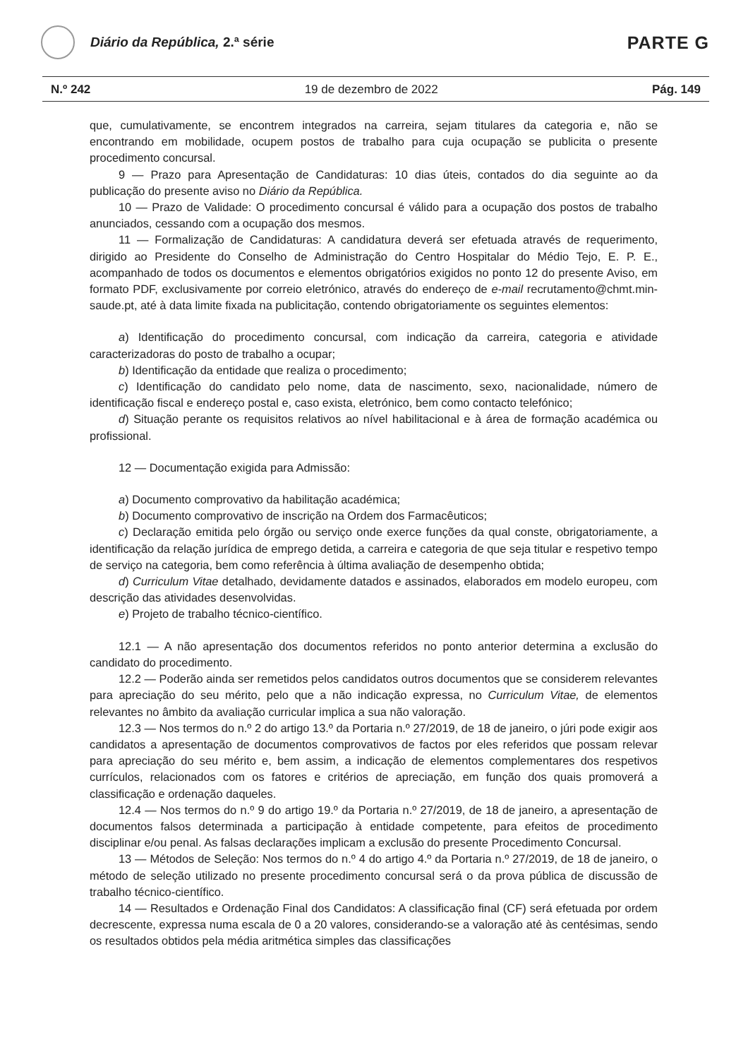Diário da República, 2.ª série
PARTE G
N.º 242 19 de dezembro de 2022 Pág. 149
que, cumulativamente, se encontrem integrados na carreira, sejam titulares da categoria e, não se encontrando em mobilidade, ocupem postos de trabalho para cuja ocupação se publicita o presente procedimento concursal.
9 — Prazo para Apresentação de Candidaturas: 10 dias úteis, contados do dia seguinte ao da publicação do presente aviso no Diário da República.
10 — Prazo de Validade: O procedimento concursal é válido para a ocupação dos postos de trabalho anunciados, cessando com a ocupação dos mesmos.
11 — Formalização de Candidaturas: A candidatura deverá ser efetuada através de requerimento, dirigido ao Presidente do Conselho de Administração do Centro Hospitalar do Médio Tejo, E. P. E., acompanhado de todos os documentos e elementos obrigatórios exigidos no ponto 12 do presente Aviso, em formato PDF, exclusivamente por correio eletrónico, através do endereço de e-mail recrutamento@chmt.min-saude.pt, até à data limite fixada na publicitação, contendo obrigatoriamente os seguintes elementos:
a) Identificação do procedimento concursal, com indicação da carreira, categoria e atividade caracterizadoras do posto de trabalho a ocupar;
b) Identificação da entidade que realiza o procedimento;
c) Identificação do candidato pelo nome, data de nascimento, sexo, nacionalidade, número de identificação fiscal e endereço postal e, caso exista, eletrónico, bem como contacto telefónico;
d) Situação perante os requisitos relativos ao nível habilitacional e à área de formação académica ou profissional.
12 — Documentação exigida para Admissão:
a) Documento comprovativo da habilitação académica;
b) Documento comprovativo de inscrição na Ordem dos Farmacêuticos;
c) Declaração emitida pelo órgão ou serviço onde exerce funções da qual conste, obrigatoriamente, a identificação da relação jurídica de emprego detida, a carreira e categoria de que seja titular e respetivo tempo de serviço na categoria, bem como referência à última avaliação de desempenho obtida;
d) Curriculum Vitae detalhado, devidamente datados e assinados, elaborados em modelo europeu, com descrição das atividades desenvolvidas.
e) Projeto de trabalho técnico-científico.
12.1 — A não apresentação dos documentos referidos no ponto anterior determina a exclusão do candidato do procedimento.
12.2 — Poderão ainda ser remetidos pelos candidatos outros documentos que se considerem relevantes para apreciação do seu mérito, pelo que a não indicação expressa, no Curriculum Vitae, de elementos relevantes no âmbito da avaliação curricular implica a sua não valoração.
12.3 — Nos termos do n.º 2 do artigo 13.º da Portaria n.º 27/2019, de 18 de janeiro, o júri pode exigir aos candidatos a apresentação de documentos comprovativos de factos por eles referidos que possam relevar para apreciação do seu mérito e, bem assim, a indicação de elementos complementares dos respetivos currículos, relacionados com os fatores e critérios de apreciação, em função dos quais promoverá a classificação e ordenação daqueles.
12.4 — Nos termos do n.º 9 do artigo 19.º da Portaria n.º 27/2019, de 18 de janeiro, a apresentação de documentos falsos determinada a participação à entidade competente, para efeitos de procedimento disciplinar e/ou penal. As falsas declarações implicam a exclusão do presente Procedimento Concursal.
13 — Métodos de Seleção: Nos termos do n.º 4 do artigo 4.º da Portaria n.º 27/2019, de 18 de janeiro, o método de seleção utilizado no presente procedimento concursal será o da prova pública de discussão de trabalho técnico-científico.
14 — Resultados e Ordenação Final dos Candidatos: A classificação final (CF) será efetuada por ordem decrescente, expressa numa escala de 0 a 20 valores, considerando-se a valoração até às centésimas, sendo os resultados obtidos pela média aritmética simples das classificações